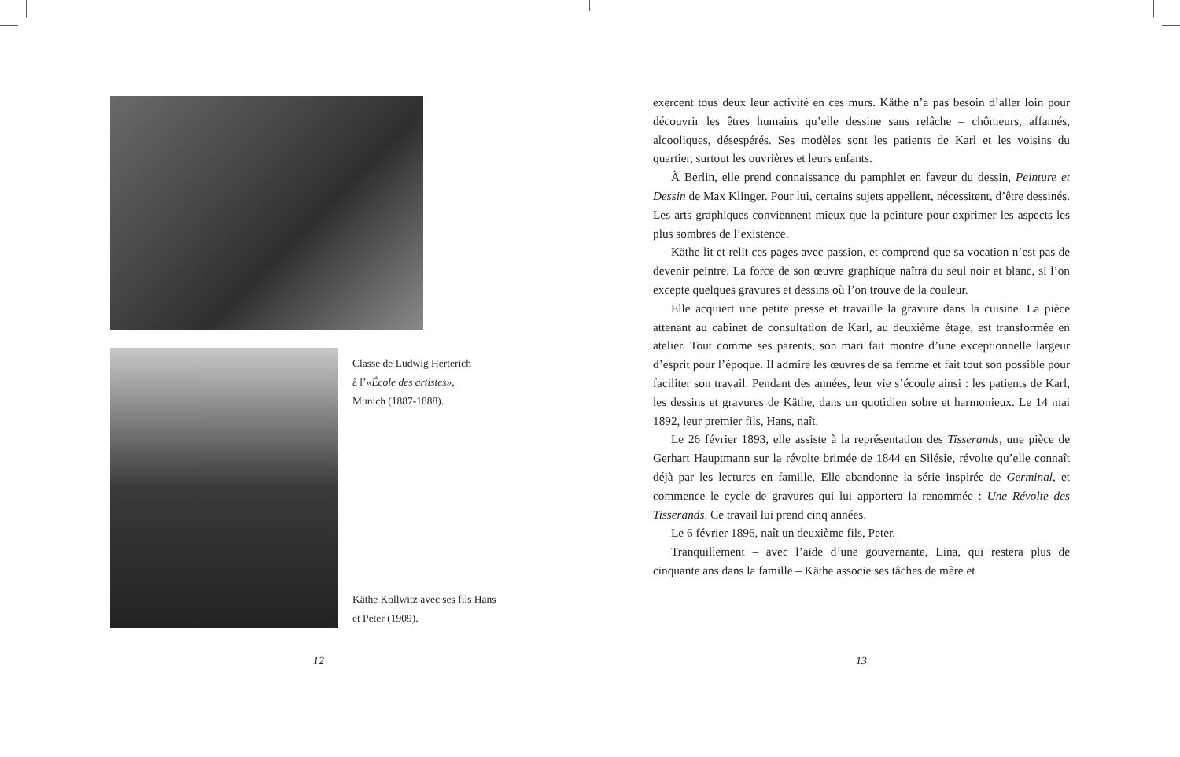Classe de Ludwig Herterich
à l’«École des artistes»,
Munich (1887-1888).
Käthe Kollwitz avec ses fils Hans
et Peter (1909).
12
exercent tous deux leur activité en ces murs. Käthe n’a pas besoin d’aller loin pour découvrir les êtres humains qu’elle dessine sans relâche – chômeurs, affamés, alcooliques, désespérés. Ses modèles sont les patients de Karl et les voisins du quartier, surtout les ouvrières et leurs enfants.
À Berlin, elle prend connaissance du pamphlet en faveur du dessin, Peinture et Dessin de Max Klinger. Pour lui, certains sujets appellent, nécessitent, d’être dessinés. Les arts graphiques conviennent mieux que la peinture pour exprimer les aspects les plus sombres de l’existence.
Käthe lit et relit ces pages avec passion, et comprend que sa vocation n’est pas de devenir peintre. La force de son œuvre graphique naîtra du seul noir et blanc, si l’on excepte quelques gravures et dessins où l’on trouve de la couleur.
Elle acquiert une petite presse et travaille la gravure dans la cuisine. La pièce attenant au cabinet de consultation de Karl, au deuxième étage, est transformée en atelier. Tout comme ses parents, son mari fait montre d’une exceptionnelle largeur d’esprit pour l’époque. Il admire les œuvres de sa femme et fait tout son possible pour faciliter son travail. Pendant des années, leur vie s’écoule ainsi : les patients de Karl, les dessins et gravures de Käthe, dans un quotidien sobre et harmonieux. Le 14 mai 1892, leur premier fils, Hans, naît.
Le 26 février 1893, elle assiste à la représentation des Tisserands, une pièce de Gerhart Hauptmann sur la révolte brimée de 1844 en Silésie, révolte qu’elle connaît déjà par les lectures en famille. Elle abandonne la série inspirée de Germinal, et commence le cycle de gravures qui lui apportera la renommée : Une Révolte des Tisserands. Ce travail lui prend cinq années.
Le 6 février 1896, naît un deuxième fils, Peter.
Tranquillement – avec l’aide d’une gouvernante, Lina, qui restera plus de cinquante ans dans la famille – Käthe associe ses tâches de mère et
13